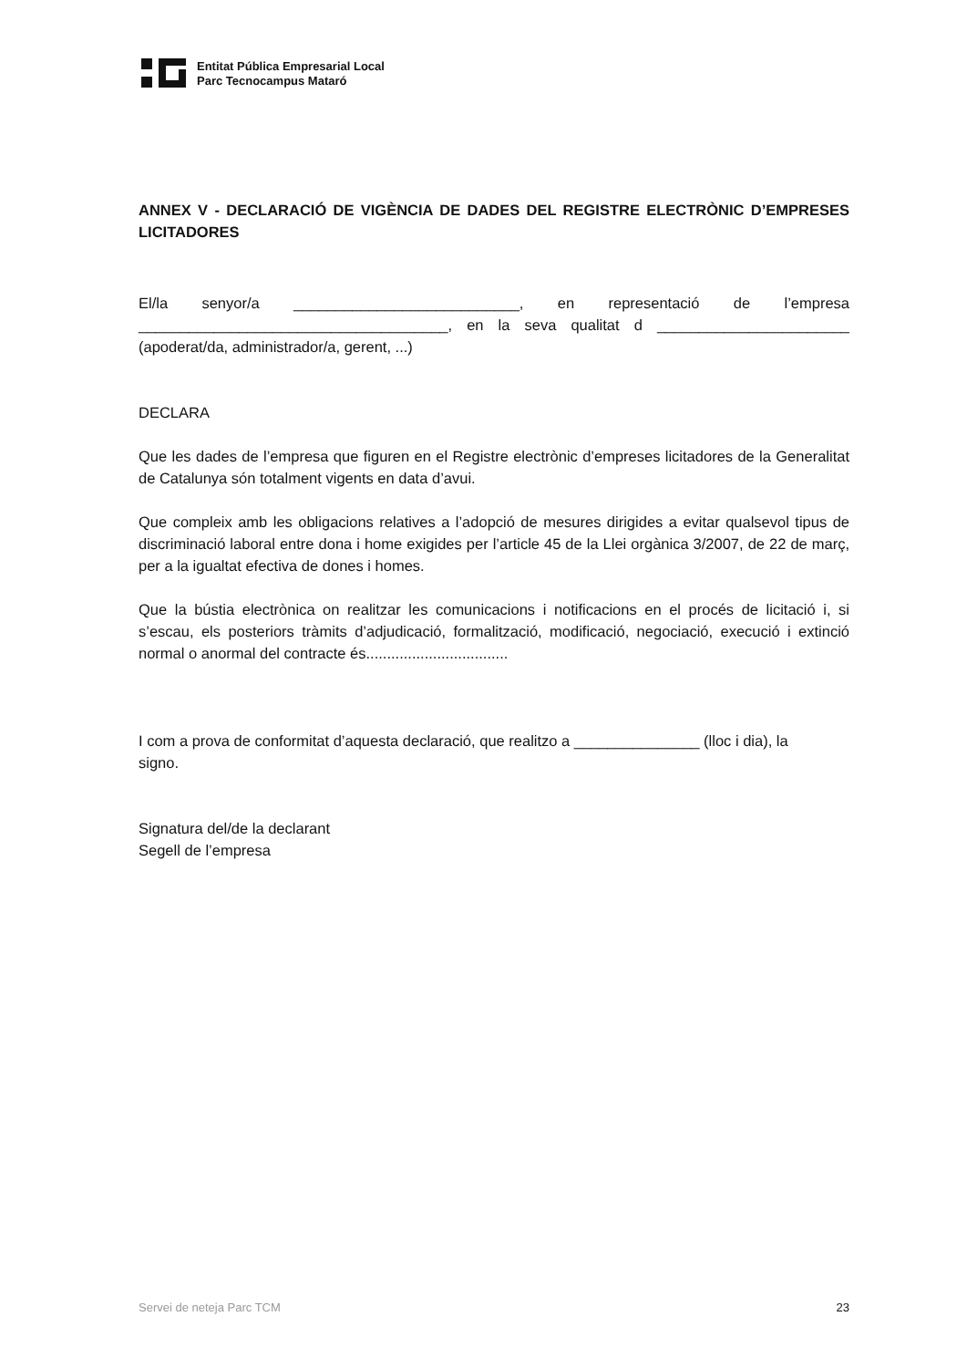Entitat Pública Empresarial Local
Parc Tecnocampus Mataró
ANNEX V - DECLARACIÓ DE VIGÈNCIA DE DADES DEL REGISTRE ELECTRÒNIC D’EMPRESES LICITADORES
El/la senyor/a ___________________________, en representació de l’empresa _____________________________________, en la seva qualitat d _______________________ (apoderat/da, administrador/a, gerent, ...)
DECLARA
Que les dades de l’empresa que figuren en el Registre electrònic d’empreses licitadores de la Generalitat de Catalunya són totalment vigents en data d’avui.
Que compleix amb les obligacions relatives a l’adopció de mesures dirigides a evitar qualsevol tipus de discriminació laboral entre dona i home exigides per l’article 45 de la Llei orgànica 3/2007, de 22 de març, per a la igualtat efectiva de dones i homes.
Que la bústia electrònica on realitzar les comunicacions i notificacions en el procés de licitació i, si s’escau, els posteriors tràmits d’adjudicació, formalització, modificació, negociació, execució i extinció normal o anormal del contracte és..................................
I com a prova de conformitat d’aquesta declaració, que realitzo a _______________ (lloc i dia), la signo.
Signatura del/de la declarant
Segell de l’empresa
Servei de neteja Parc TCM 23